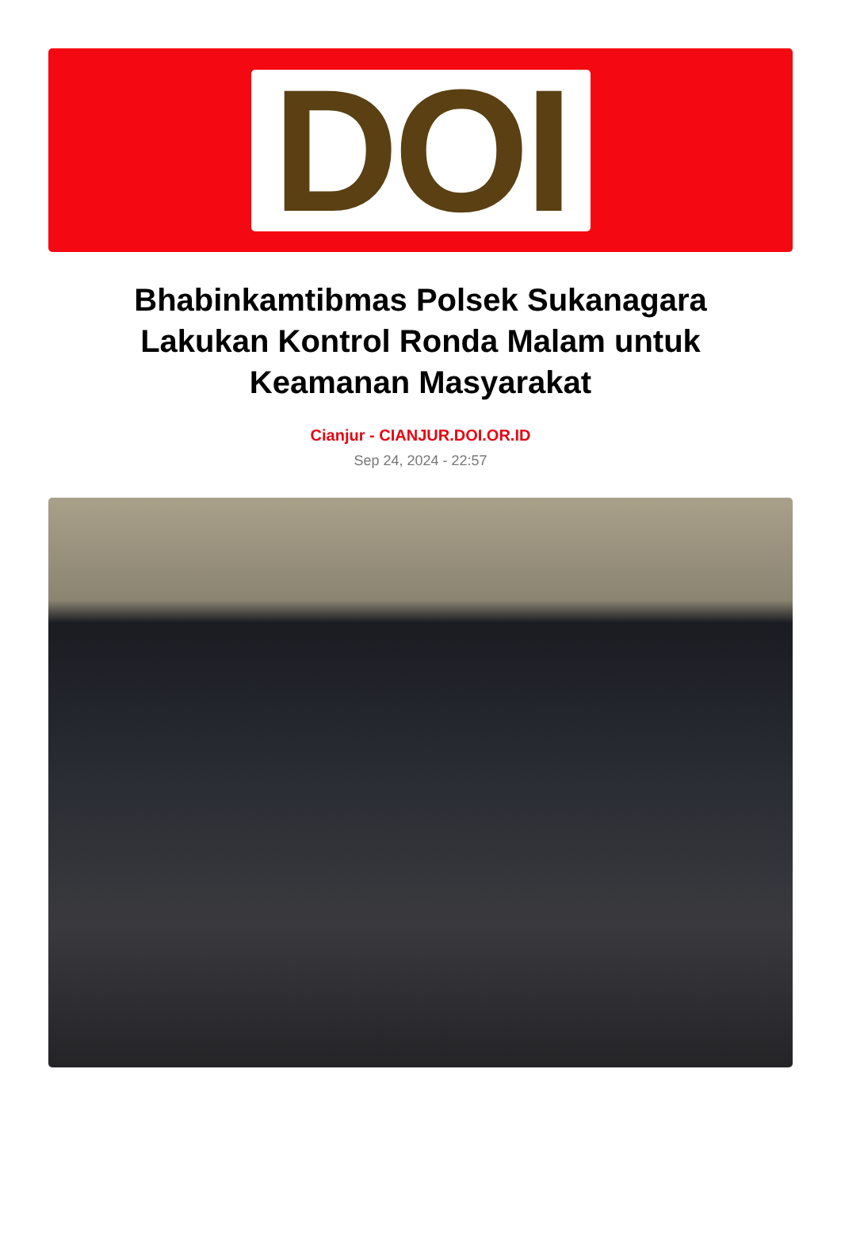DOI
Bhabinkamtibmas Polsek Sukanagara Lakukan Kontrol Ronda Malam untuk Keamanan Masyarakat
Cianjur - CIANJUR.DOI.OR.ID
Sep 24, 2024 - 22:57